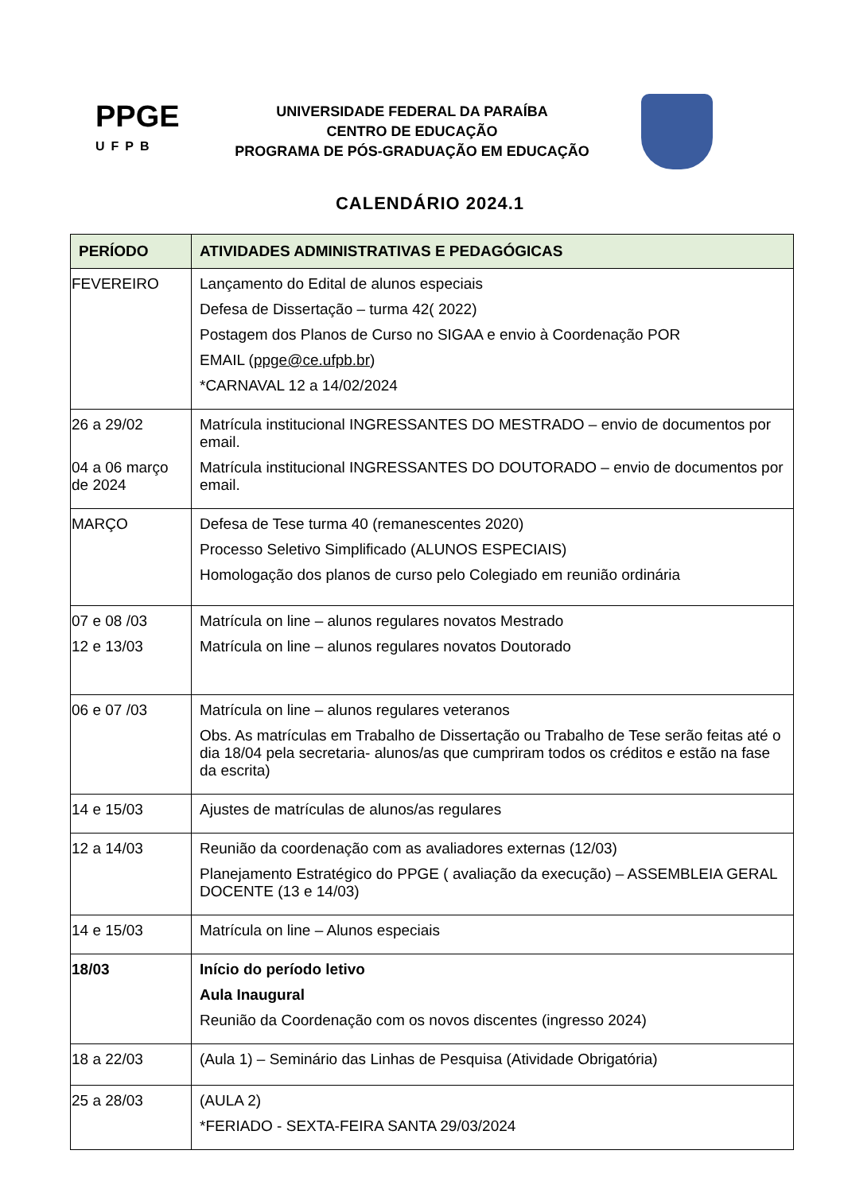PPGE
UFPB
UNIVERSIDADE FEDERAL DA PARAÍBA
CENTRO DE EDUCAÇÃO
PROGRAMA DE PÓS-GRADUAÇÃO EM EDUCAÇÃO
CALENDÁRIO 2024.1
| PERÍODO | ATIVIDADES ADMINISTRATIVAS E PEDAGÓGICAS |
| --- | --- |
| FEVEREIRO | Lançamento do Edital de alunos especiais Defesa de Dissertação – turma 42( 2022) Postagem dos Planos de Curso no SIGAA e envio à Coordenação POR EMAIL ( ppge@ce.ufpb.br ) *CARNAVAL 12 a 14/02/2024 |
| 26 a 29/02 04 a 06 março de 2024 | Matrícula institucional INGRESSANTES DO MESTRADO – envio de documentos por email. Matrícula institucional INGRESSANTES DO DOUTORADO – envio de documentos por email. |
| MARÇO | Defesa de Tese turma 40 (remanescentes 2020) Processo Seletivo Simplificado (ALUNOS ESPECIAIS) Homologação dos planos de curso pelo Colegiado em reunião ordinária |
| 07 e 08 /03 12 e 13/03 | Matrícula on line – alunos regulares novatos Mestrado Matrícula on line – alunos regulares novatos Doutorado |
| 06 e 07 /03 | Matrícula on line – alunos regulares veteranos Obs. As matrículas em Trabalho de Dissertação ou Trabalho de Tese serão feitas até o dia 18/04 pela secretaria- alunos/as que cumpriram todos os créditos e estão na fase da escrita) |
| 14 e 15/03 | Ajustes de matrículas de alunos/as regulares |
| 12 a 14/03 | Reunião da coordenação com as avaliadores externas (12/03) Planejamento Estratégico do PPGE ( avaliação da execução) – ASSEMBLEIA GERAL DOCENTE (13 e 14/03) |
| 14 e 15/03 | Matrícula on line – Alunos especiais |
| 18/03 | Início do período letivo Aula Inaugural Reunião da Coordenação com os novos discentes (ingresso 2024) |
| 18 a 22/03 | (Aula 1) – Seminário das Linhas de Pesquisa (Atividade Obrigatória) |
| 25 a 28/03 | (AULA 2) *FERIADO - SEXTA-FEIRA SANTA 29/03/2024 |